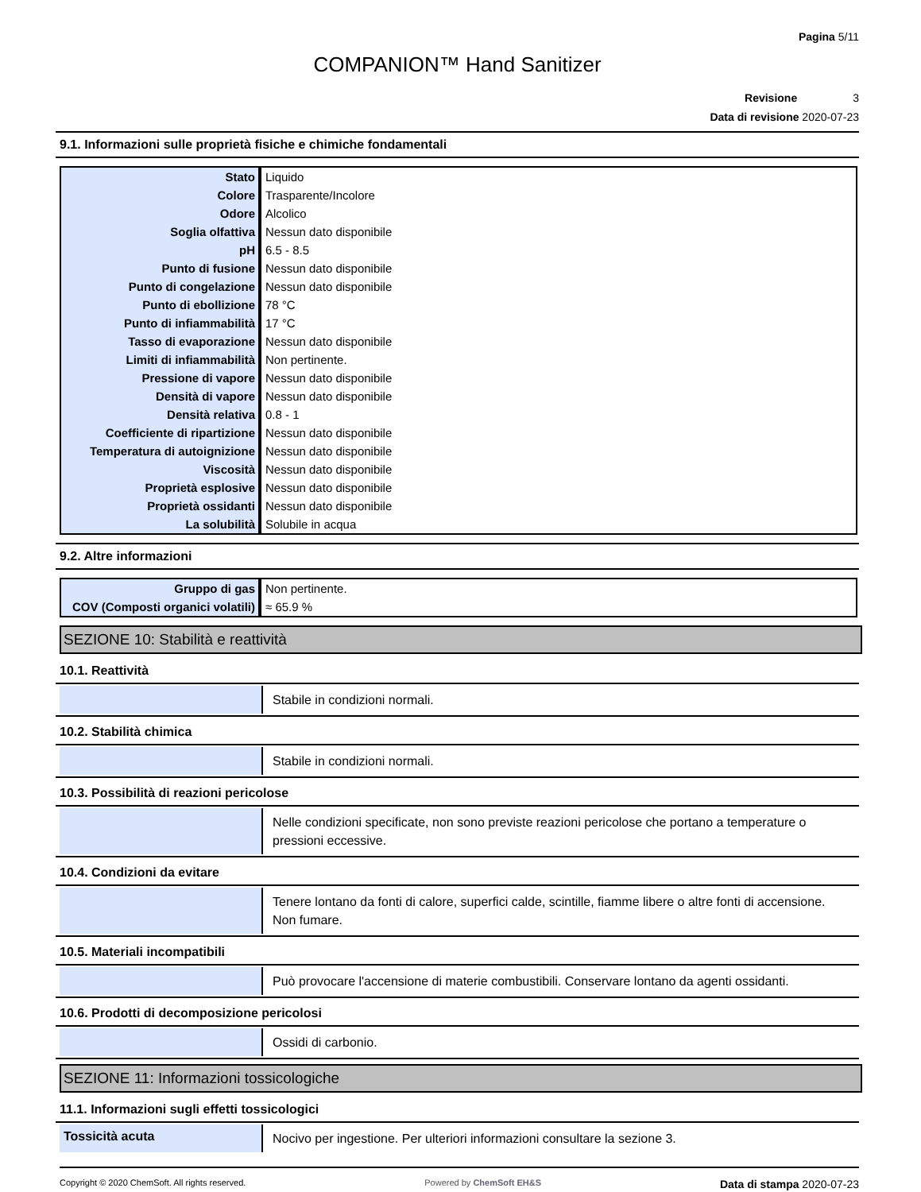Pagina 5/11
COMPANION™ Hand Sanitizer
Revisione 3
Data di revisione 2020-07-23
9.1. Informazioni sulle proprietà fisiche e chimiche fondamentali
| Stato | Liquido |
| Colore | Trasparente/Incolore |
| Odore | Alcolico |
| Soglia olfattiva | Nessun dato disponibile |
| pH | 6.5 - 8.5 |
| Punto di fusione | Nessun dato disponibile |
| Punto di congelazione | Nessun dato disponibile |
| Punto di ebollizione | 78 °C |
| Punto di infiammabilità | 17 °C |
| Tasso di evaporazione | Nessun dato disponibile |
| Limiti di infiammabilità | Non pertinente. |
| Pressione di vapore | Nessun dato disponibile |
| Densità di vapore | Nessun dato disponibile |
| Densità relativa | 0.8 - 1 |
| Coefficiente di ripartizione | Nessun dato disponibile |
| Temperatura di autoignizione | Nessun dato disponibile |
| Viscosità | Nessun dato disponibile |
| Proprietà esplosive | Nessun dato disponibile |
| Proprietà ossidanti | Nessun dato disponibile |
| La solubilità | Solubile in acqua |
9.2. Altre informazioni
| Gruppo di gas | Non pertinente. |
| COV (Composti organici volatili) | ≈ 65.9 % |
SEZIONE 10: Stabilità e reattività
10.1. Reattività
Stabile in condizioni normali.
10.2. Stabilità chimica
Stabile in condizioni normali.
10.3. Possibilità di reazioni pericolose
Nelle condizioni specificate, non sono previste reazioni pericolose che portano a temperature o pressioni eccessive.
10.4. Condizioni da evitare
Tenere lontano da fonti di calore, superfici calde, scintille, fiamme libere o altre fonti di accensione. Non fumare.
10.5. Materiali incompatibili
Può provocare l'accensione di materie combustibili. Conservare lontano da agenti ossidanti.
10.6. Prodotti di decomposizione pericolosi
Ossidi di carbonio.
SEZIONE 11: Informazioni tossicologiche
11.1. Informazioni sugli effetti tossicologici
Tossicità acuta
Nocivo per ingestione. Per ulteriori informazioni consultare la sezione 3.
Copyright © 2020 ChemSoft. All rights reserved.
Powered by ChemSoft EH&S
Data di stampa 2020-07-23